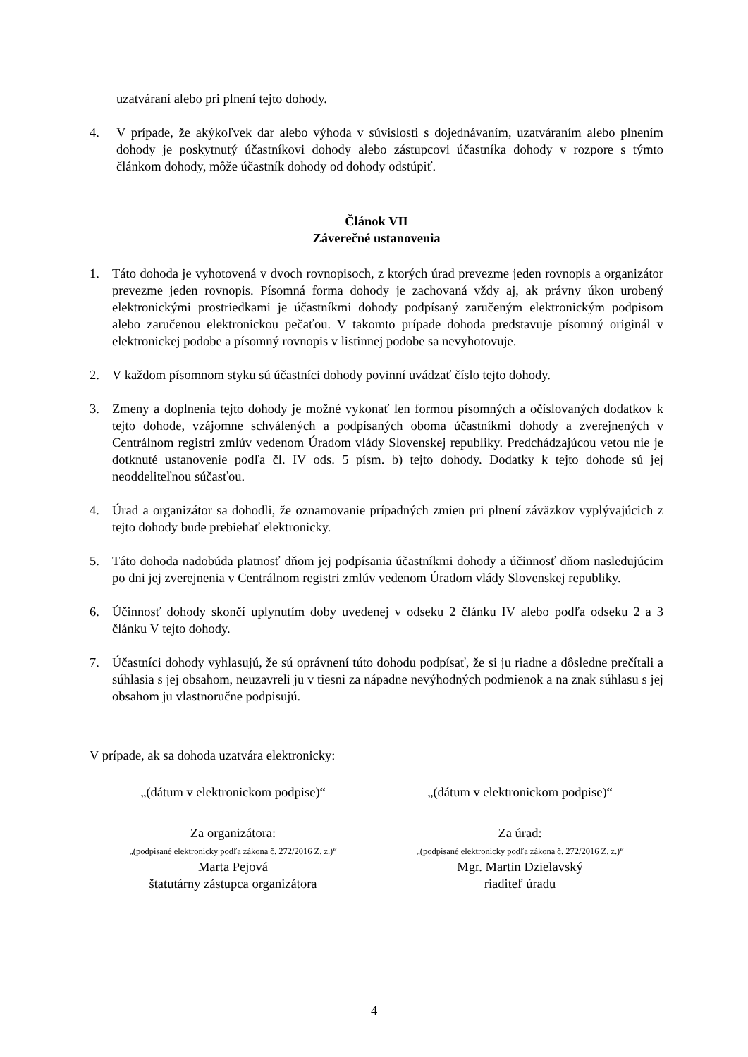uzatváraní alebo pri plnení tejto dohody.
4. V prípade, že akýkoľvek dar alebo výhoda v súvislosti s dojednávaním, uzatváraním alebo plnením dohody je poskytnutý účastníkovi dohody alebo zástupcovi účastníka dohody v rozpore s týmto článkom dohody, môže účastník dohody od dohody odstúpiť.
Článok VII
Záverečné ustanovenia
1. Táto dohoda je vyhotovená v dvoch rovnopisoch, z ktorých úrad prevezme jeden rovnopis a organizátor prevezme jeden rovnopis. Písomná forma dohody je zachovaná vždy aj, ak právny úkon urobený elektronickými prostriedkami je účastníkmi dohody podpísaný zaručeným elektronickým podpisom alebo zaručenou elektronickou pečaťou. V takomto prípade dohoda predstavuje písomný originál v elektronickej podobe a písomný rovnopis v listinnej podobe sa nevyhotovuje.
2. V každom písomnom styku sú účastníci dohody povinní uvádzať číslo tejto dohody.
3. Zmeny a doplnenia tejto dohody je možné vykonať len formou písomných a očíslovaných dodatkov k tejto dohode, vzájomne schválených a podpísaných oboma účastníkmi dohody a zverejnených v Centrálnom registri zmlúv vedenom Úradom vlády Slovenskej republiky. Predchádzajúcou vetou nie je dotknuté ustanovenie podľa čl. IV ods. 5 písm. b) tejto dohody. Dodatky k tejto dohode sú jej neoddeliteľnou súčasťou.
4. Úrad a organizátor sa dohodli, že oznamovanie prípadných zmien pri plnení záväzkov vyplývajúcich z tejto dohody bude prebiehať elektronicky.
5. Táto dohoda nadobúda platnosť dňom jej podpísania účastníkmi dohody a účinnosť dňom nasledujúcim po dni jej zverejnenia v Centrálnom registri zmlúv vedenom Úradom vlády Slovenskej republiky.
6. Účinnosť dohody skončí uplynutím doby uvedenej v odseku 2 článku IV alebo podľa odseku 2 a 3 článku V tejto dohody.
7. Účastníci dohody vyhlasujú, že sú oprávnení túto dohodu podpísať, že si ju riadne a dôsledne prečítali a súhlasia s jej obsahom, neuzavreli ju v tiesni za nápadne nevýhodných podmienok a na znak súhlasu s jej obsahom ju vlastnoručne podpisujú.
V prípade, ak sa dohoda uzatvára elektronicky:
„(dátum v elektronickom podpise)“
„(dátum v elektronickom podpise)“
Za organizátora:
„(podpísané elektronicky podľa zákona č. 272/2016 Z. z.)“
Marta Pejová
štatutárny zástupca organizátora
Za úrad:
„(podpísané elektronicky podľa zákona č. 272/2016 Z. z.)“
Mgr. Martin Dzielavský
riaditeľ úradu
4